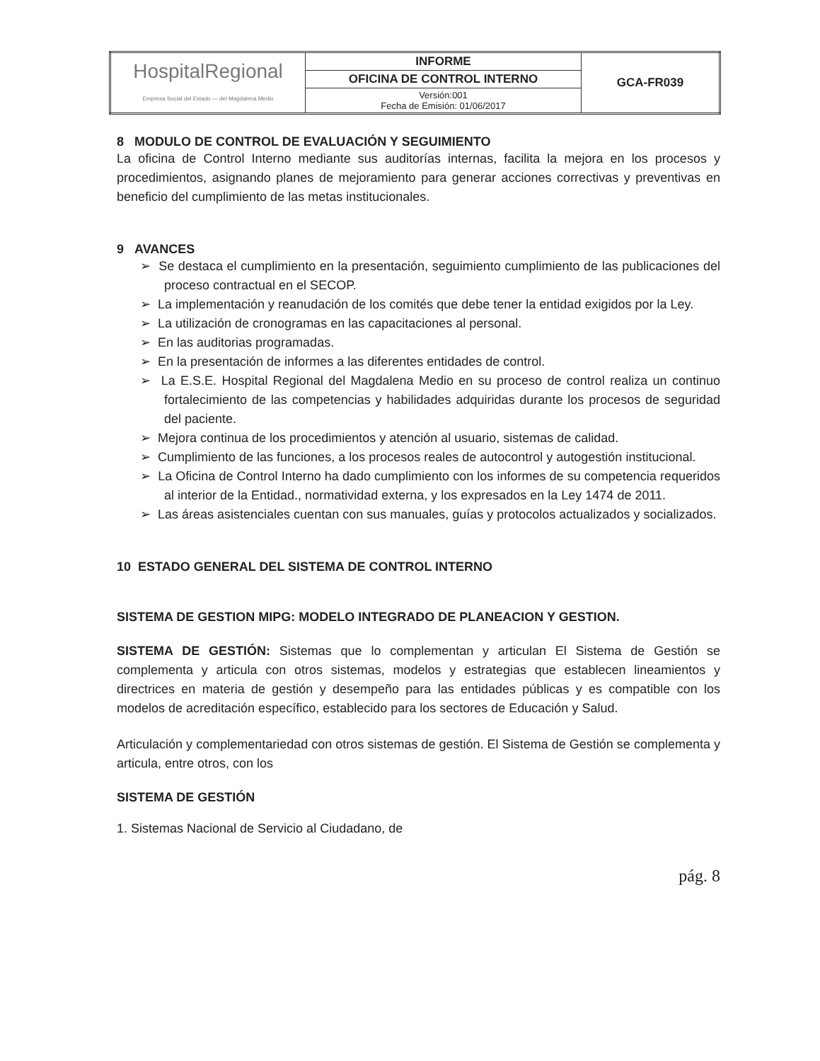| HospitalRegional Empresa Social del Estado — del Magdalena Medio | INFORME | GCA-FR039 |
| | OFICINA DE CONTROL INTERNO | |
| | Versión:001 Fecha de Emisión: 01/06/2017 | |
8 MODULO DE CONTROL DE EVALUACIÓN Y SEGUIMIENTO
La oficina de Control Interno mediante sus auditorías internas, facilita la mejora en los procesos y procedimientos, asignando planes de mejoramiento para generar acciones correctivas y preventivas en beneficio del cumplimiento de las metas institucionales.
9 AVANCES
➢ Se destaca el cumplimiento en la presentación, seguimiento cumplimiento de las publicaciones del proceso contractual en el SECOP.
➢ La implementación y reanudación de los comités que debe tener la entidad exigidos por la Ley.
➢ La utilización de cronogramas en las capacitaciones al personal.
➢ En las auditorias programadas.
➢ En la presentación de informes a las diferentes entidades de control.
➢ La E.S.E. Hospital Regional del Magdalena Medio en su proceso de control realiza un continuo fortalecimiento de las competencias y habilidades adquiridas durante los procesos de seguridad del paciente.
➢ Mejora continua de los procedimientos y atención al usuario, sistemas de calidad.
➢ Cumplimiento de las funciones, a los procesos reales de autocontrol y autogestión institucional.
➢ La Oficina de Control Interno ha dado cumplimiento con los informes de su competencia requeridos al interior de la Entidad., normatividad externa, y los expresados en la Ley 1474 de 2011.
➢ Las áreas asistenciales cuentan con sus manuales, guías y protocolos actualizados y socializados.
10 ESTADO GENERAL DEL SISTEMA DE CONTROL INTERNO
SISTEMA DE GESTION MIPG: MODELO INTEGRADO DE PLANEACION Y GESTION.
SISTEMA DE GESTIÓN: Sistemas que lo complementan y articulan El Sistema de Gestión se complementa y articula con otros sistemas, modelos y estrategias que establecen lineamientos y directrices en materia de gestión y desempeño para las entidades públicas y es compatible con los modelos de acreditación específico, establecido para los sectores de Educación y Salud.
Articulación y complementariedad con otros sistemas de gestión. El Sistema de Gestión se complementa y articula, entre otros, con los
SISTEMA DE GESTIÓN
1. Sistemas Nacional de Servicio al Ciudadano, de
pág. 8